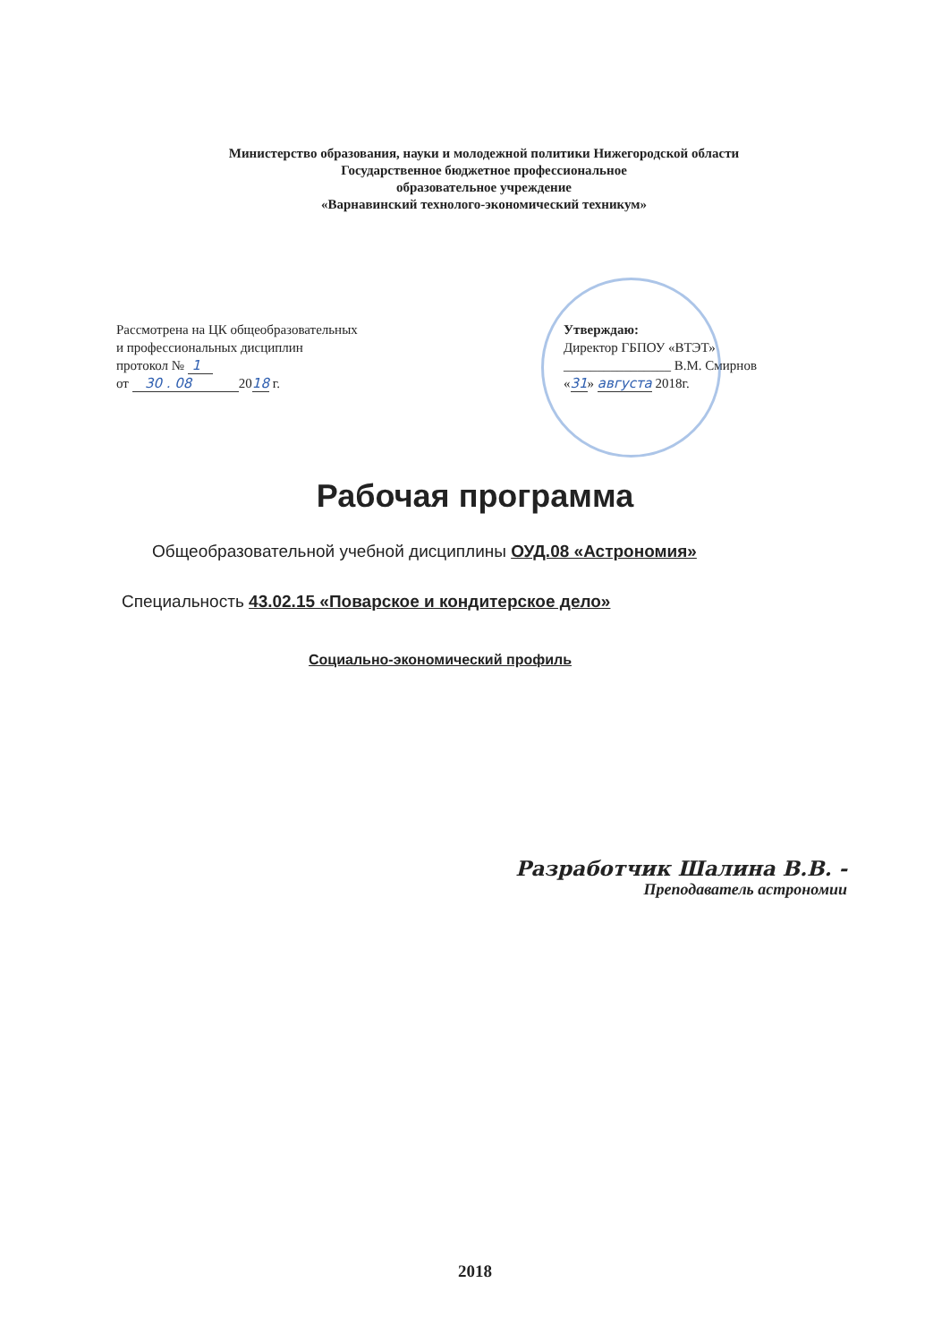Министерство образования, науки и молодежной политики Нижегородской области
Государственное бюджетное профессиональное
образовательное учреждение
«Варнавинский технолого-экономический техникум»
Рассмотрена на ЦК общеобразовательных
и профессиональных дисциплин
протокол № 1
от 30 . 08 2018 г.
Утверждаю:
Директор ГБПОУ «ВТЭТ»
________________ В.М. Смирнов
«31» августа 2018г.
Рабочая программа
Общеобразовательной учебной дисциплины ОУД.08 «Астрономия»
Специальность 43.02.15 «Поварское и кондитерское дело»
Социально-экономический профиль
Разработчик Шалина В.В. -
Преподаватель астрономии
2018